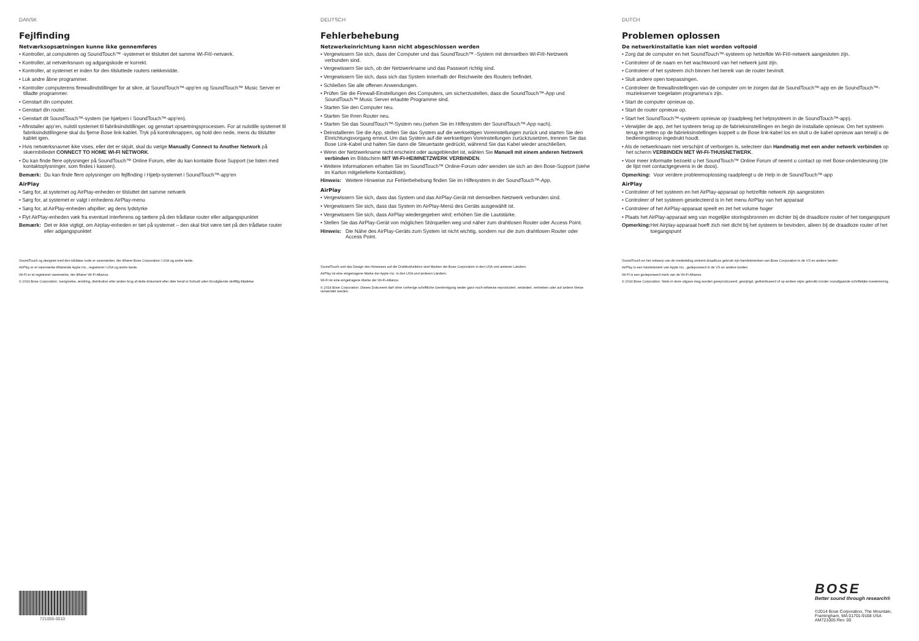DANSK
Fejlfinding
Netværksopsætningen kunne ikke gennemføres
• Kontroller, at computeren og SoundTouch™ -systemet er tilsluttet det samme Wi-Fi®-netværk.
• Kontroller, at netværksnavn og adgangskode er korrekt.
• Kontroller, at systemet er inden for den tilsluttede routers rækkevidde.
• Luk andre åbne programmer.
• Kontroller computerens firewallindstillinger for at sikre, at SoundTouch™-app’en og SoundTouch™ Music Server er tilladte programmer.
• Genstart din computer.
• Genstart din router.
• Genstart dit SoundTouch™-system (se hjælpen i SoundTouch™-app’en).
• Afinstaller app’en, nulstil systemet til fabriksindstillinger, og genstart opsætningsprocessen. For at nulstille systemet til fabriksindstillingene skal du fjerne Bose link-kablet. Tryk på kontrolknappen, og hold den nede, mens du tilslutter kablet igen.
• Hvis netværksnavnet ikke vises, eller det er skjult, skal du vælge Manually Connect to Another Network på skærmbilledet CONNECT TO HOME WI-FI NETWORK.
• Du kan finde flere oplysninger på SoundTouch™ Online Forum, eller du kan kontakte Bose Support (se listen med kontaktoplysninger, som findes i kassen).
Bemærk: Du kan finde flere oplysninger om fejlfinding i Hjælp-systemet i SoundTouch™-app’en
AirPlay
• Sørg for, at systemet og AirPlay-enheden er tilsluttet det samme netværk
• Sørg for, at systemet er valgt i enhedens AirPlay-menu
• Sørg for, at AirPlay-enheden afspiller; øg dens lydstyrke
• Flyt AirPlay-enheden væk fra eventuel interferens og tættere på den trådløse router eller adgangspunktet
Bemærk: Det er ikke vigtigt, om Airplay-enheden er tæt på systemet – den skal blot være tæt på den trådløse router eller adgangspunktet
SoundTouch og designet med den trådløse node er varemærker, der tilhører Bose Corporation i USA og andre lande.
AirPlay er et varemærke tilhørende Apple Inc., registreret i USA og andre lande.
Wi-Fi er et registreret varemærke, der tilhører Wi-Fi Alliance.
© 2014 Bose Corporation. Gengivelse, ændring, distribution eller anden brug af dette dokument eller dele heraf er forbudt uden forudgående skriftlig tilladelse.
DEUTSCH
Fehlerbehebung
Netzwerkeinrichtung kann nicht abgeschlossen werden
• Vergewissern Sie sich, dass der Computer und das SoundTouch™ -System mit demselben Wi-Fi®-Netzwerk verbunden sind.
• Vergewissern Sie sich, ob der Netzwerkname und das Passwort richtig sind.
• Vergewissern Sie sich, dass sich das System innerhalb der Reichweite des Routers befindet.
• Schließen Sie alle offenen Anwendungen.
• Prüfen Sie die Firewall-Einstellungen des Computers, um sicherzustellen, dass die SoundTouch™-App und SoundTouch™ Music Server erlaubte Programme sind.
• Starten Sie den Computer neu.
• Starten Sie Ihren Router neu.
• Starten Sie das SoundTouch™-System neu (sehen Sie im Hilfesystem der SoundTouch™-App nach).
• Deinstallieren Sie die App, stellen Sie das System auf die werkseitigen Voreinstellungen zurück und starten Sie den Einrichtungsvorgang erneut. Um das System auf die werkseitigen Voreinstellungen zurückzusetzen, trennen Sie das Bose Link-Kabel und halten Sie dann die Steuertaste gedrückt, während Sie das Kabel wieder anschließen.
• Wenn der Netzwerkname nicht erscheint oder ausgeblendet ist, wählen Sie Manuell mit einem anderen Netzwerk verbinden im Bildschirm MIT WI-FI-HEIMNETZWERK VERBINDEN.
• Weitere Informationen erhalten Sie im SoundTouch™ Online-Forum oder wenden sie sich an den Bose-Support (siehe im Karton mitgelieferte Kontaktliste).
Hinweis: Weitere Hinweise zur Fehlerbehebung finden Sie im Hilfesystem in der SoundTouch™-App.
AirPlay
• Vergewissern Sie sich, dass das System und das AirPlay-Gerät mit demselben Netzwerk verbunden sind.
• Vergewissern Sie sich, dass das System im AirPlay-Menü des Geräts ausgewählt ist.
• Vergewissern Sie sich, dass AirPlay wiedergegeben wird; erhöhen Sie die Lautstärke.
• Stellen Sie das AirPlay-Gerät von möglichen Störquellen weg und näher zum drahtlosen Router oder Access Point.
Hinweis: Die Nähe des AirPlay-Geräts zum System ist nicht wichtig, sondern nur die zum drahtlosen Router oder Access Point.
SoundTouch und das Design des Hinweises auf die Drahtlosfunktion sind Marken der Bose Corporation in den USA und anderen Ländern.
AirPlay ist eine eingetragene Marke der Apple Inc. in den USA und anderen Ländern.
Wi-Fi ist eine eingetragene Marke der Wi-Fi-Alliance.
© 2014 Bose Corporation. Dieses Dokument darf ohne vorherige schriftliche Genehmigung weder ganz noch teilweise reproduziert, verändert, vertrieben oder auf andere Weise verwendet werden.
DUTCH
Problemen oplossen
De netwerkinstallatie kan niet worden voltooid
• Zorg dat de computer en het SoundTouch™-systeem op hetzelfde Wi-Fi®-netwerk aangesloten zijn.
• Controleer of de naam en het wachtwoord van het netwerk juist zijn.
• Controleer of het systeem zich binnen het bereik van de router bevindt.
• Sluit andere open toepassingen.
• Controleer de firewallinstellingen van de computer om te zorgen dat de SoundTouch™-app en de SoundTouch™-muziekserver toegelaten programma’s zijn.
• Start de computer opnieuw op.
• Start de router opnieuw op.
• Start het SoundTouch™-systeem opnieuw op (raadpleeg het helpsysteem in de SoundTouch™-app).
• Verwijder de app, zet het systeem terug op de fabrieksinstellingen en begin de installatie opnieuw. Om het systeem terug te zetten op de fabrieksinstellingen koppelt u de Bose link-kabel los en sluit u de kabel opnieuw aan terwijl u de bedieningsknop ingedrukt houdt.
• Als de netwerknaam niet verschijnt of verborgen is, selecteer dan Handmatig met een ander netwerk verbinden op het scherm VERBINDEN MET WI-FI-THUISNETWERK.
• Voor meer informatie bezoekt u het SoundTouch™ Online Forum of neemt u contact op met Bose-ondersteuning (zie de lijst met contactgegevens in de doos).
Opmerking: Voor verdere probleemoplossing raadpleegt u de Help in de SoundTouch™-app
AirPlay
• Controleer of het systeem en het AirPlay-apparaat op hetzelfde netwerk zijn aangesloten
• Controleer of het systeem geselecteerd is in het menu AirPlay van het apparaat
• Controleer of het AirPlay-apparaat speelt en zet het volume hoger
• Plaats het AirPlay-apparaat weg van mogelijke storingsbronnen en dichter bij de draadloze router of het toegangspunt
Opmerking: Het Airplay-apparaat hoeft zich niet dicht bij het systeem te bevinden, alleen bij de draadloze router of het toegangspunt
SoundTouch en het ontwerp van de mededeling omtrent draadloos gebruik zijn handelsmerken van Bose Corporation in de VS en andere landen.
AirPlay is een handelsmerk van Apple Inc., gedeponeerd in de VS en andere landen.
Wi-Fi is een gedeponeerd merk van de Wi-Fi Alliance.
© 2014 Bose Corporation. Niets in deze uitgave mag worden gereproduceerd, gewijzigd, gedistribueerd of op andere wijze gebruikt zonder voorafgaande schriftelijke toestemming.
721005-0010
BOSE
Better sound through research®
©2014 Bose Corporation, The Mountain,
Framingham, MA 01701-9168 USA
AM721005 Rev. 00